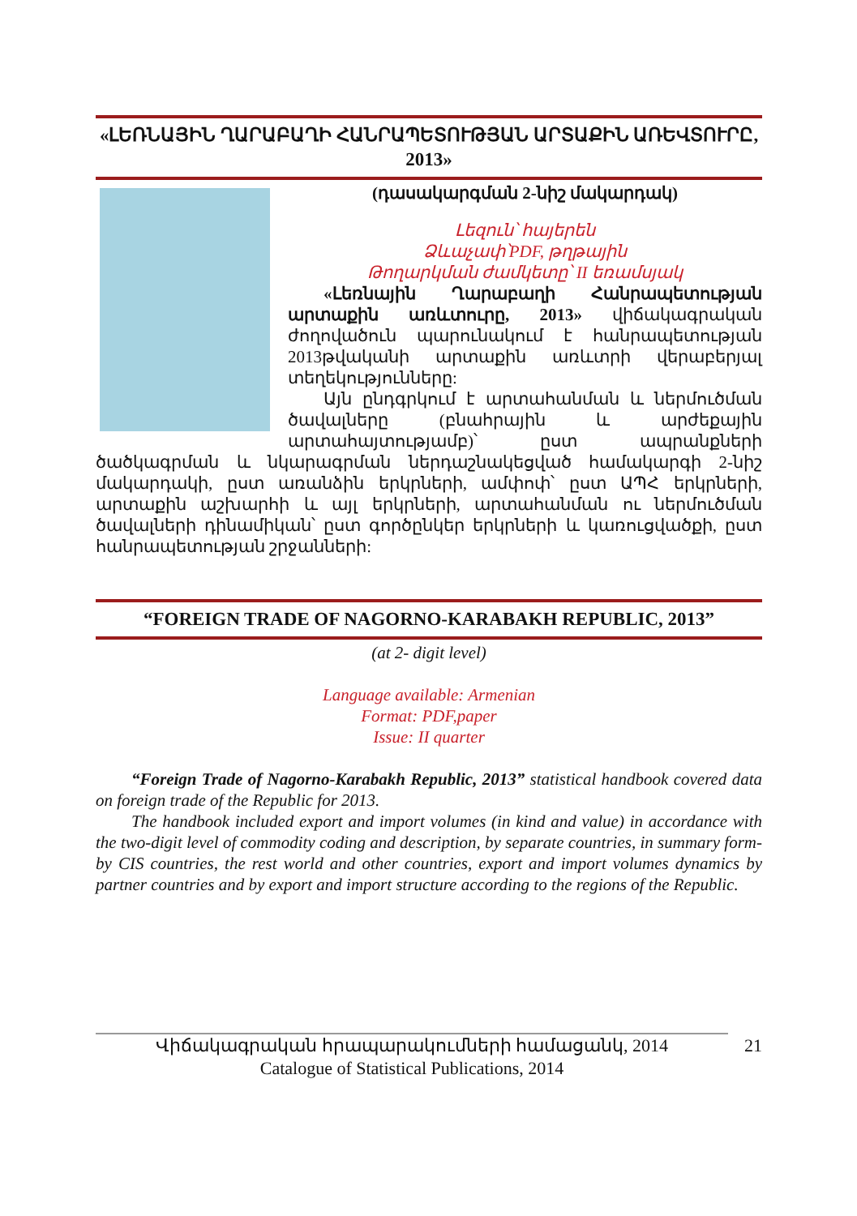«ԼԵՌՆԱՅԻՆ ՂԱՐԱԲԱՂԻ ՀԱՆՐԱՊԵՏՈՒԹՅԱՆ ԱՐՏԱՔԻՆ ԱՌԵՎՏՈՒՐԸ, 2013»
(դասակարգման 2-նիշ մակարդակ)
Լեզուն՝ հայերեն
Ձևաչափ՝PDF, թղթային
Թողարկման ժամկետը՝ II եռամսյակ
«Լեռնային Ղարաբաղի Հանրապետության արտաքին առևտուրը, 2013» վիճակագրական ժողովածուն պարունակում է հանրապետության 2013թվականի արտաքին առևտրի վերաբերյալ տեղեկությունները:
Այն ընդգրկում է արտահանման և ներմուծման ծավալները (բնահրային և արժեքային արտահայտությամբ)՝ ըստ ապրանքների ծածկագրման և նկարագրման ներդաշնակեցված համակարգի 2-նիշ մակարդակի, ըստ առանձին երկրների, ամփոփ՝ ըստ ԱՊՀ երկրների, արտաքին աշխարհի և այլ երկրների, արտահանման ու ներմուծման ծավալների դինամիկան՝ ըստ գործընկեր երկրների և կառուցվածքի, ըստ հանրապետության շրջանների:
“FOREIGN TRADE OF NAGORNO-KARABAKH REPUBLIC, 2013”
(at 2- digit level)
Language available: Armenian
Format: PDF,paper
Issue: II quarter
“Foreign Trade of Nagorno-Karabakh Republic, 2013” statistical handbook covered data on foreign trade of the Republic for 2013.
The handbook included export and import volumes (in kind and value) in accordance with the two-digit level of commodity coding and description, by separate countries, in summary form- by CIS countries, the rest world and other countries, export and import volumes dynamics by partner countries and by export and import structure according to the regions of the Republic.
21 Վիճակագրական հրապարակումների համացանկ, 2014
Catalogue of Statistical Publications, 2014